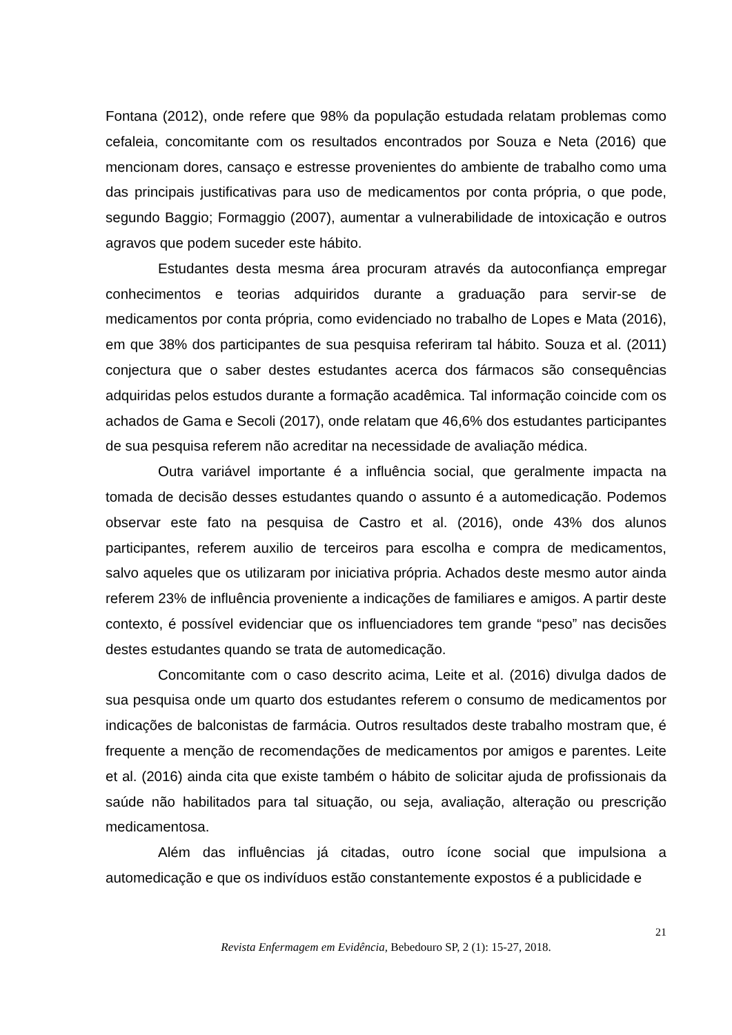Fontana (2012), onde refere que 98% da população estudada relatam problemas como cefaleia, concomitante com os resultados encontrados por Souza e Neta (2016) que mencionam dores, cansaço e estresse provenientes do ambiente de trabalho como uma das principais justificativas para uso de medicamentos por conta própria, o que pode, segundo Baggio; Formaggio (2007), aumentar a vulnerabilidade de intoxicação e outros agravos que podem suceder este hábito.
Estudantes desta mesma área procuram através da autoconfiança empregar conhecimentos e teorias adquiridos durante a graduação para servir-se de medicamentos por conta própria, como evidenciado no trabalho de Lopes e Mata (2016), em que 38% dos participantes de sua pesquisa referiram tal hábito. Souza et al. (2011) conjectura que o saber destes estudantes acerca dos fármacos são consequências adquiridas pelos estudos durante a formação acadêmica. Tal informação coincide com os achados de Gama e Secoli (2017), onde relatam que 46,6% dos estudantes participantes de sua pesquisa referem não acreditar na necessidade de avaliação médica.
Outra variável importante é a influência social, que geralmente impacta na tomada de decisão desses estudantes quando o assunto é a automedicação. Podemos observar este fato na pesquisa de Castro et al. (2016), onde 43% dos alunos participantes, referem auxilio de terceiros para escolha e compra de medicamentos, salvo aqueles que os utilizaram por iniciativa própria. Achados deste mesmo autor ainda referem 23% de influência proveniente a indicações de familiares e amigos. A partir deste contexto, é possível evidenciar que os influenciadores tem grande “peso” nas decisões destes estudantes quando se trata de automedicação.
Concomitante com o caso descrito acima, Leite et al. (2016) divulga dados de sua pesquisa onde um quarto dos estudantes referem o consumo de medicamentos por indicações de balconistas de farmácia. Outros resultados deste trabalho mostram que, é frequente a menção de recomendações de medicamentos por amigos e parentes. Leite et al. (2016) ainda cita que existe também o hábito de solicitar ajuda de profissionais da saúde não habilitados para tal situação, ou seja, avaliação, alteração ou prescrição medicamentosa.
Além das influências já citadas, outro ícone social que impulsiona a automedicação e que os indivíduos estão constantemente expostos é a publicidade e
21
Revista Enfermagem em Evidência, Bebedouro SP, 2 (1): 15-27, 2018.